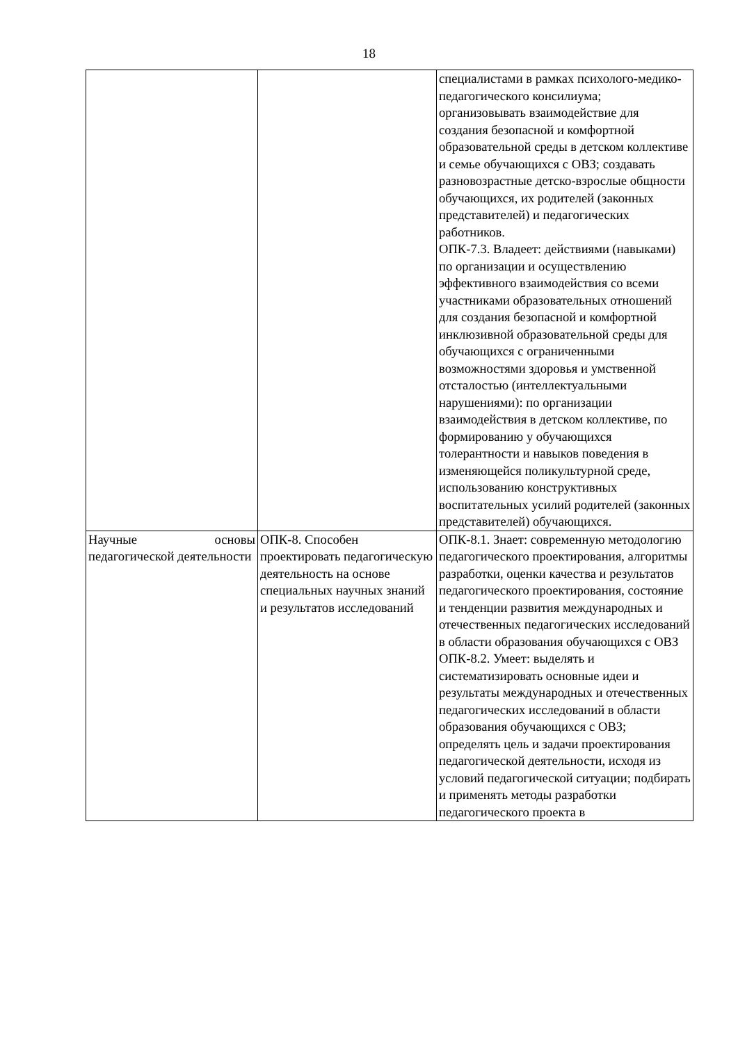18
| | | специалистами в рамках психолого-медико-педагогического консилиума; организовывать взаимодействие для создания безопасной и комфортной образовательной среды в детском коллективе и семье обучающихся с ОВЗ; создавать разновозрастные детско-взрослые общности обучающихся, их родителей (законных представителей) и педагогических работников. ОПК-7.3. Владеет: действиями (навыками) по организации и осуществлению эффективного взаимодействия со всеми участниками образовательных отношений для создания безопасной и комфортной инклюзивной образовательной среды для обучающихся с ограниченными возможностями здоровья и умственной отсталостью (интеллектуальными нарушениями): по организации взаимодействия в детском коллективе, по формированию у обучающихся толерантности и навыков поведения в изменяющейся поликультурной среде, использованию конструктивных воспитательных усилий родителей (законных представителей) обучающихся. |
| Научные основы педагогической деятельности | ОПК-8. Способен проектировать педагогическую деятельность на основе специальных научных знаний и результатов исследований | ОПК-8.1. Знает: современную методологию педагогического проектирования, алгоритмы разработки, оценки качества и результатов педагогического проектирования, состояние и тенденции развития международных и отечественных педагогических исследований в области образования обучающихся с ОВЗ ОПК-8.2. Умеет: выделять и систематизировать основные идеи и результаты международных и отечественных педагогических исследований в области образования обучающихся с ОВЗ; определять цель и задачи проектирования педагогической деятельности, исходя из условий педагогической ситуации; подбирать и применять методы разработки педагогического проекта в |